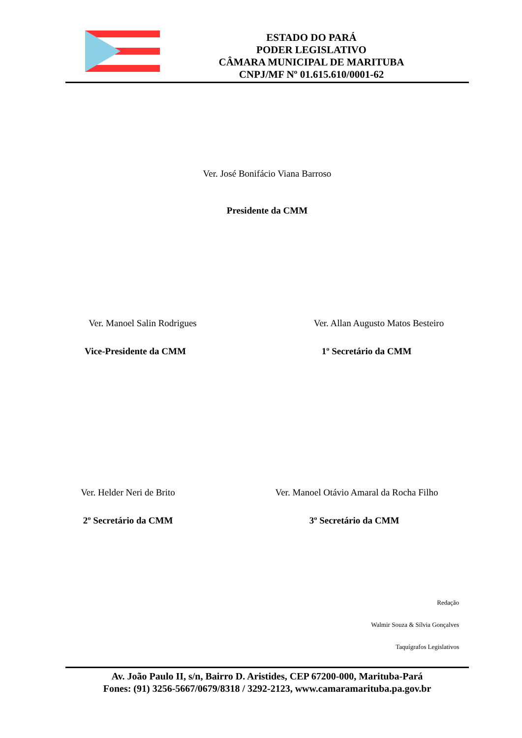ESTADO DO PARÁ
PODER LEGISLATIVO
CÂMARA MUNICIPAL DE MARITUBA
CNPJ/MF Nº 01.615.610/0001-62
Ver. José Bonifácio Viana Barroso
Presidente da CMM
Ver. Manoel Salin Rodrigues
Ver. Allan Augusto Matos Besteiro
Vice-Presidente da CMM 1º Secretário da CMM
Ver. Helder Neri de Brito
Ver. Manoel Otávio Amaral da Rocha Filho
2º Secretário da CMM 3º Secretário da CMM
Redação
Walmir Souza & Sílvia Gonçalves
Taquígrafos Legislativos
Av. João Paulo II, s/n, Bairro D. Aristides, CEP 67200-000, Marituba-Pará
Fones: (91) 3256-5667/0679/8318 / 3292-2123, www.camaramarituba.pa.gov.br